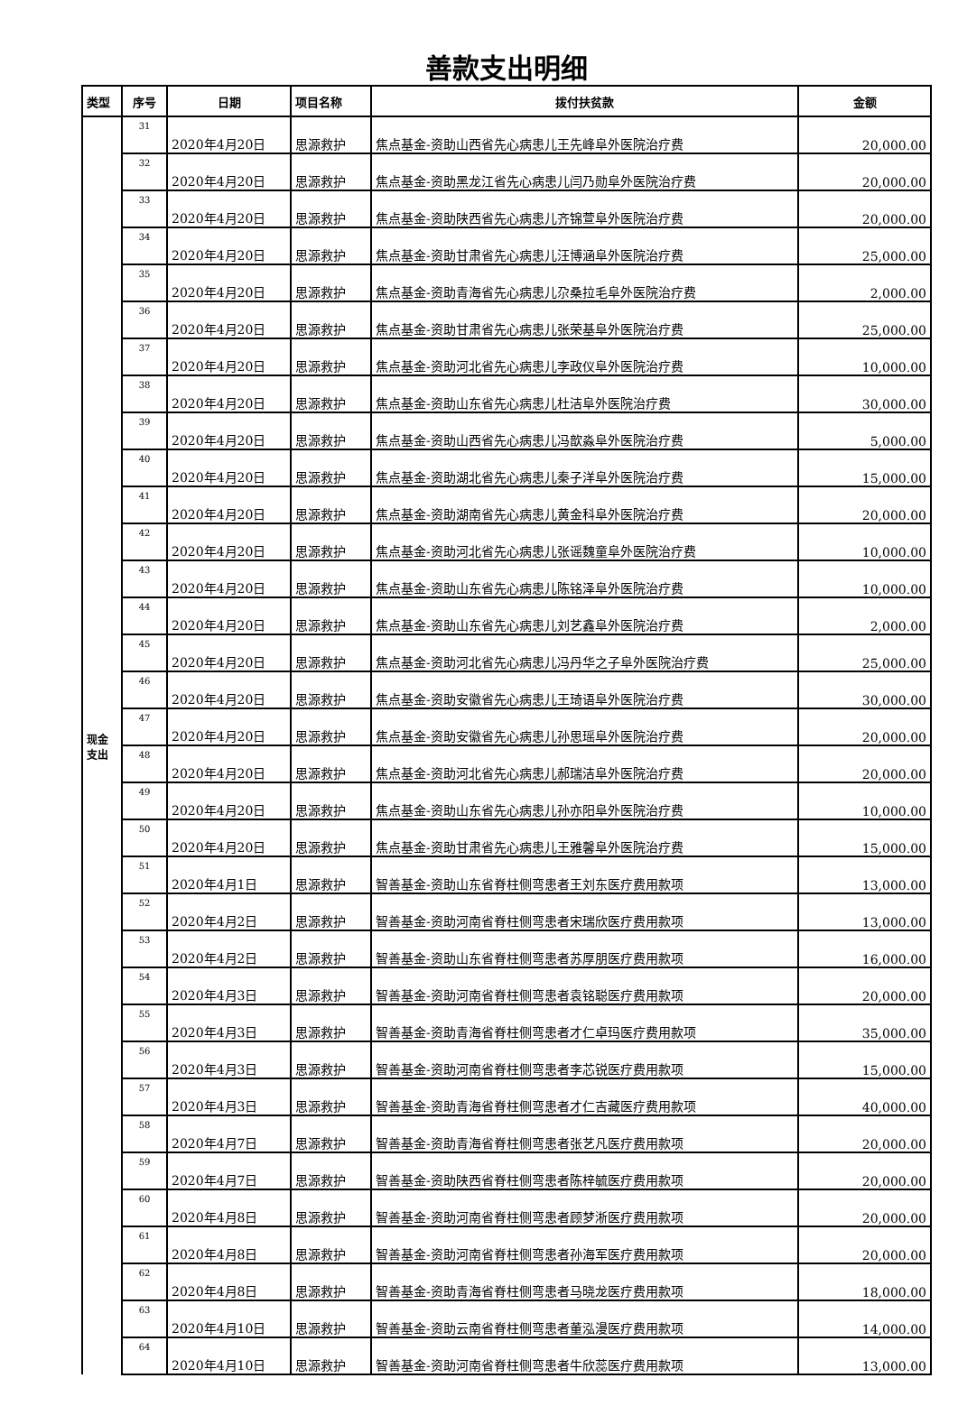善款支出明细
| 类型 | 序号 | 日期 | 项目名称 | 拨付扶贫款 | 金额 |
| --- | --- | --- | --- | --- | --- |
| 现金 支出 | 31 | 2020年4月20日 | 思源救护 | 焦点基金-资助山西省先心病患儿王先峰阜外医院治疗费 | 20,000.00 |
| | 32 | 2020年4月20日 | 思源救护 | 焦点基金-资助黑龙江省先心病患儿闫乃勋阜外医院治疗费 | 20,000.00 |
| | 33 | 2020年4月20日 | 思源救护 | 焦点基金-资助陕西省先心病患儿齐锦萱阜外医院治疗费 | 20,000.00 |
| | 34 | 2020年4月20日 | 思源救护 | 焦点基金-资助甘肃省先心病患儿汪博涵阜外医院治疗费 | 25,000.00 |
| | 35 | 2020年4月20日 | 思源救护 | 焦点基金-资助青海省先心病患儿尕桑拉毛阜外医院治疗费 | 2,000.00 |
| | 36 | 2020年4月20日 | 思源救护 | 焦点基金-资助甘肃省先心病患儿张荣基阜外医院治疗费 | 25,000.00 |
| | 37 | 2020年4月20日 | 思源救护 | 焦点基金-资助河北省先心病患儿李政仪阜外医院治疗费 | 10,000.00 |
| | 38 | 2020年4月20日 | 思源救护 | 焦点基金-资助山东省先心病患儿杜洁阜外医院治疗费 | 30,000.00 |
| | 39 | 2020年4月20日 | 思源救护 | 焦点基金-资助山西省先心病患儿冯歆淼阜外医院治疗费 | 5,000.00 |
| | 40 | 2020年4月20日 | 思源救护 | 焦点基金-资助湖北省先心病患儿秦子洋阜外医院治疗费 | 15,000.00 |
| | 41 | 2020年4月20日 | 思源救护 | 焦点基金-资助湖南省先心病患儿黄金科阜外医院治疗费 | 20,000.00 |
| | 42 | 2020年4月20日 | 思源救护 | 焦点基金-资助河北省先心病患儿张谣魏童阜外医院治疗费 | 10,000.00 |
| | 43 | 2020年4月20日 | 思源救护 | 焦点基金-资助山东省先心病患儿陈铭泽阜外医院治疗费 | 10,000.00 |
| | 44 | 2020年4月20日 | 思源救护 | 焦点基金-资助山东省先心病患儿刘艺鑫阜外医院治疗费 | 2,000.00 |
| | 45 | 2020年4月20日 | 思源救护 | 焦点基金-资助河北省先心病患儿冯丹华之子阜外医院治疗费 | 25,000.00 |
| | 46 | 2020年4月20日 | 思源救护 | 焦点基金-资助安徽省先心病患儿王琦语阜外医院治疗费 | 30,000.00 |
| | 47 | 2020年4月20日 | 思源救护 | 焦点基金-资助安徽省先心病患儿孙思瑶阜外医院治疗费 | 20,000.00 |
| | 48 | 2020年4月20日 | 思源救护 | 焦点基金-资助河北省先心病患儿郝瑞洁阜外医院治疗费 | 20,000.00 |
| | 49 | 2020年4月20日 | 思源救护 | 焦点基金-资助山东省先心病患儿孙亦阳阜外医院治疗费 | 10,000.00 |
| | 50 | 2020年4月20日 | 思源救护 | 焦点基金-资助甘肃省先心病患儿王雅馨阜外医院治疗费 | 15,000.00 |
| | 51 | 2020年4月1日 | 思源救护 | 智善基金-资助山东省脊柱侧弯患者王刘东医疗费用款项 | 13,000.00 |
| | 52 | 2020年4月2日 | 思源救护 | 智善基金-资助河南省脊柱侧弯患者宋瑞欣医疗费用款项 | 13,000.00 |
| | 53 | 2020年4月2日 | 思源救护 | 智善基金-资助山东省脊柱侧弯患者苏厚朋医疗费用款项 | 16,000.00 |
| | 54 | 2020年4月3日 | 思源救护 | 智善基金-资助河南省脊柱侧弯患者袁铭聪医疗费用款项 | 20,000.00 |
| | 55 | 2020年4月3日 | 思源救护 | 智善基金-资助青海省脊柱侧弯患者才仁卓玛医疗费用款项 | 35,000.00 |
| | 56 | 2020年4月3日 | 思源救护 | 智善基金-资助河南省脊柱侧弯患者李芯锐医疗费用款项 | 15,000.00 |
| | 57 | 2020年4月3日 | 思源救护 | 智善基金-资助青海省脊柱侧弯患者才仁吉藏医疗费用款项 | 40,000.00 |
| | 58 | 2020年4月7日 | 思源救护 | 智善基金-资助青海省脊柱侧弯患者张艺凡医疗费用款项 | 20,000.00 |
| | 59 | 2020年4月7日 | 思源救护 | 智善基金-资助陕西省脊柱侧弯患者陈梓毓医疗费用款项 | 20,000.00 |
| | 60 | 2020年4月8日 | 思源救护 | 智善基金-资助河南省脊柱侧弯患者顾梦淅医疗费用款项 | 20,000.00 |
| | 61 | 2020年4月8日 | 思源救护 | 智善基金-资助河南省脊柱侧弯患者孙海军医疗费用款项 | 20,000.00 |
| | 62 | 2020年4月8日 | 思源救护 | 智善基金-资助青海省脊柱侧弯患者马晓龙医疗费用款项 | 18,000.00 |
| | 63 | 2020年4月10日 | 思源救护 | 智善基金-资助云南省脊柱侧弯患者董泓漫医疗费用款项 | 14,000.00 |
| | 64 | 2020年4月10日 | 思源救护 | 智善基金-资助河南省脊柱侧弯患者牛欣蕊医疗费用款项 | 13,000.00 |